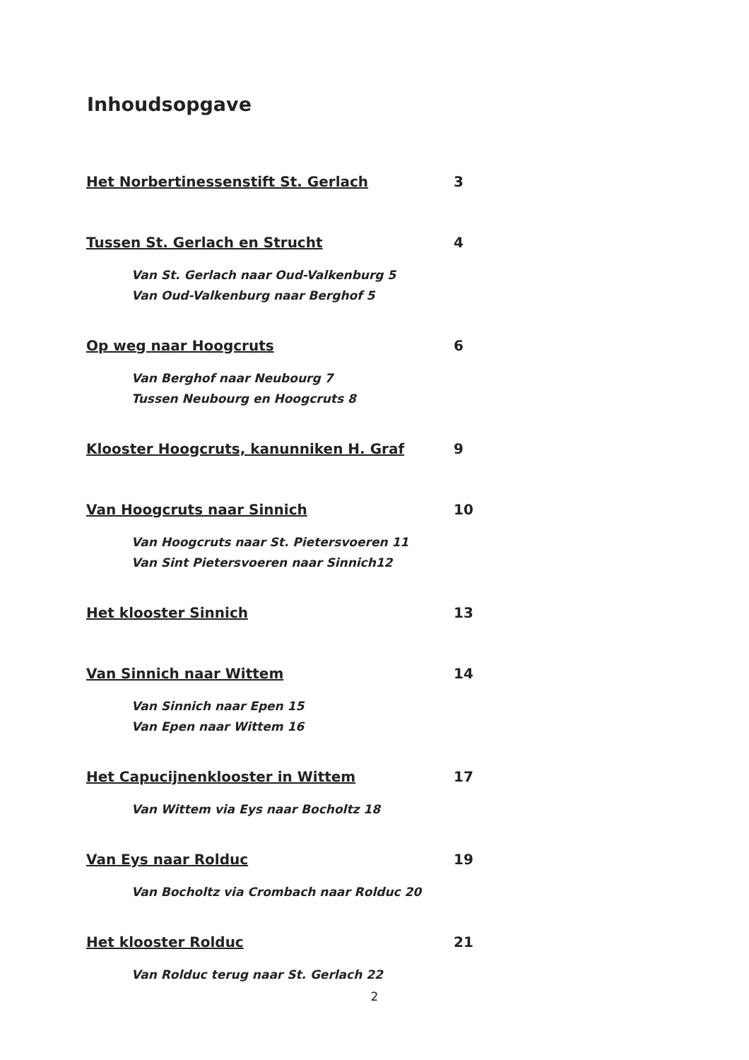Inhoudsopgave
Het Norbertinessenstift St. Gerlach 3
Tussen St. Gerlach en Strucht 4
Van St. Gerlach naar Oud-Valkenburg 5
Van Oud-Valkenburg naar Berghof 5
Op weg naar Hoogcruts 6
Van Berghof naar Neubourg 7
Tussen Neubourg en Hoogcruts 8
Klooster Hoogcruts, kanunniken H. Graf 9
Van Hoogcruts naar Sinnich 10
Van Hoogcruts naar St. Pietersvoeren 11
Van Sint Pietersvoeren naar Sinnich12
Het klooster Sinnich 13
Van Sinnich naar Wittem 14
Van Sinnich naar Epen 15
Van Epen naar Wittem 16
Het Capucijnenklooster in Wittem 17
Van Wittem via Eys naar Bocholtz 18
Van Eys naar Rolduc 19
Van Bocholtz via Crombach naar Rolduc 20
Het klooster Rolduc 21
Van Rolduc terug naar St. Gerlach 22
2